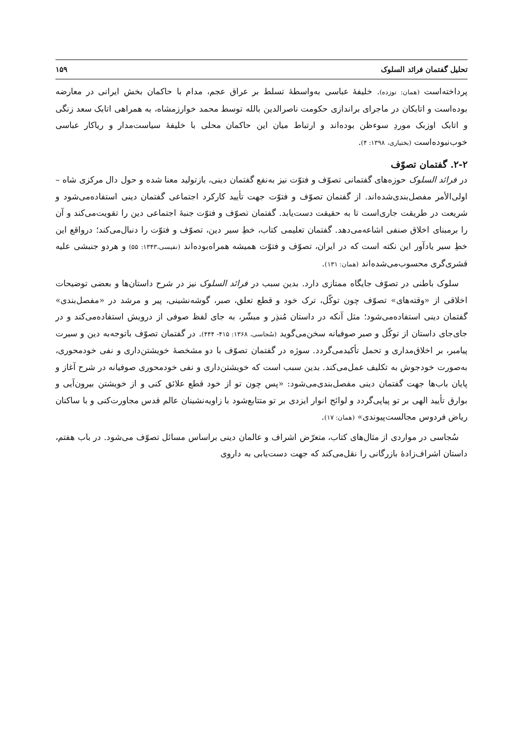تحلیل گفتمان فرائد السلوک ۱۵۹
پرداخته‌است (همان: نوزده). خلیفهٔ عباسی به‌واسطهٔ تسلط بر عراق عجم، مدام با حاکمان بخش ایرانی در معارضه بوده‌است و اتابکان در ماجرای براندازی حکومت ناصرالدین بالله توسط محمد خوارزمشاه، به همراهی اتابک سعد زنگی و اتابک اوزبک موردِ سوءظن بوده‌اند و ارتباط میان این حاکمان محلی با خلیفهٔ سیاست‌مدار و ریاکار عباسی خوب‌نبوده‌است (بختیاری، ۱۳۹۸: ۴).
۲-۲. گفتمان تصوّف
در فرائد السلوک حوزه‌های گفتمانی تصوّف و فتوّت نیز به‌نفع گفتمان دینی، بازتولید معنا شده و حول دال مرکزی شاه – اولی‌الأمر مفصل‌بندی‌شده‌اند. از گفتمان تصوّف و فتوّت جهت تأیید کارکرد اجتماعی گفتمان دینی استفاده‌می‌شود و شریعت در طریقت جاری‌است تا به حقیقت دست‌یابد. گفتمان تصوّف و فتوّت جنبهٔ اجتماعی دین را تقویت‌می‌کند و آن را برمبنای اخلاق صنفی اشاعه‌می‌دهد. گفتمان تعلیمی کتاب، خطِ سیر دین، تصوّف و فتوّت را دنبال‌می‌کند؛ درواقع این خطِ سیر یادآور این نکته است که در ایران، تصوّف و فتوّت همیشه همراه‌بوده‌اند (نفیسی،۱۳۴۳: ۵۵) و هردو جنبشی علیه قشری‌گری محسوب‌می‌شده‌اند (همان: ۱۳۱).
سلوک باطنی در تصوّف جایگاه ممتازی دارد. بدین سبب در فرائد السلوک نیز در شرح داستان‌ها و بعضی توضیحات اخلاقی از «وقته‌های» تصوّف چون توکّل، ترک خود و قطع تعلق، صبر، گوشه‌نشینی، پیر و مرشد در «مفصل‌بندی» گفتمان دینی استفاده‌می‌شود؛ مثل آنکه در داستان مُنذِر و مبشّر، به جای لفظ صوفی از درویش استفاده‌می‌کند و در جای‌جای داستان از توکّل و صبر صوفیانه سخن‌می‌گوید (سُجاسی، ۱۳۶۸: ۴۱۵- ۴۴۴). در گفتمان تصوّف باتوجه‌به دین و سیرت پیامبر، بر اخلاق‌مداری و تحمل تأکیدمی‌گردد. سوژه در گفتمان تصوّف با دو مشخصهٔ خویشتن‌داری و نفی خودمحوری، به‌صورت خودجوش به تکلیف عمل‌می‌کند. بدین سبب است که خویشتن‌داری و نفی خودمحوری صوفیانه در شرح آغاز و پایان باب‌ها جهت گفتمان دینی مفصل‌بندی‌می‌شود: «پس چون تو از خود قطع علائق کنی و از خویشتن بیرون‌آیی و بوارق تأیید الهی بر تو پیاپی‌گردد و لوائح انوار ایزدی بر تو متتابع‌شود با زاویه‌نشینان عالم قدس مجاورت‌کنی و با ساکنان ریاض فردوس مجالست‌پیوندی» (همان: ۱۷).
سُجاسی در مواردی از مثال‌های کتاب، متعرّض اشراف و عالمان دینی براساس مسائل تصوّف می‌شود. در باب هفتم، داستان اشراف‌زادهٔ بازرگانی را نقل‌می‌کند که جهت دست‌یابی به داروی